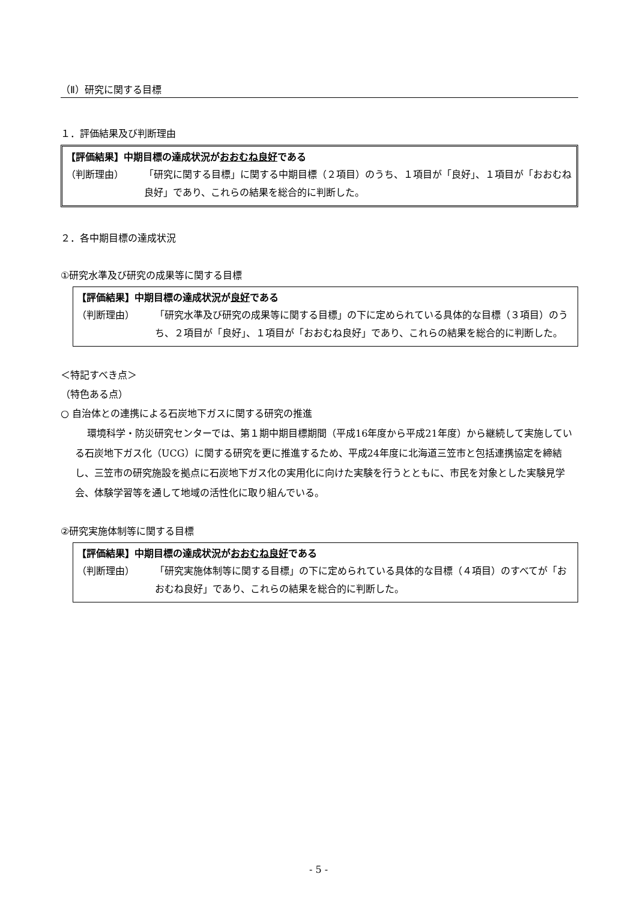（Ⅱ）研究に関する目標
１．評価結果及び判断理由
【評価結果】中期目標の達成状況がおおむね良好である
（判断理由） 「研究に関する目標」に関する中期目標（２項目）のうち、１項目が「良好」、１項目が「おおむね良好」であり、これらの結果を総合的に判断した。
２．各中期目標の達成状況
①研究水準及び研究の成果等に関する目標
【評価結果】中期目標の達成状況が良好である
（判断理由） 「研究水準及び研究の成果等に関する目標」の下に定められている具体的な目標（３項目）のうち、２項目が「良好」、１項目が「おおむね良好」であり、これらの結果を総合的に判断した。
＜特記すべき点＞
（特色ある点）
○ 自治体との連携による石炭地下ガスに関する研究の推進
環境科学・防災研究センターでは、第１期中期目標期間（平成16年度から平成21年度）から継続して実施している石炭地下ガス化（UCG）に関する研究を更に推進するため、平成24年度に北海道三笠市と包括連携協定を締結し、三笠市の研究施設を拠点に石炭地下ガス化の実用化に向けた実験を行うとともに、市民を対象とした実験見学会、体験学習等を通して地域の活性化に取り組んでいる。
②研究実施体制等に関する目標
【評価結果】中期目標の達成状況がおおむね良好である
（判断理由） 「研究実施体制等に関する目標」の下に定められている具体的な目標（４項目）のすべてが「おおむね良好」であり、これらの結果を総合的に判断した。
- 5 -